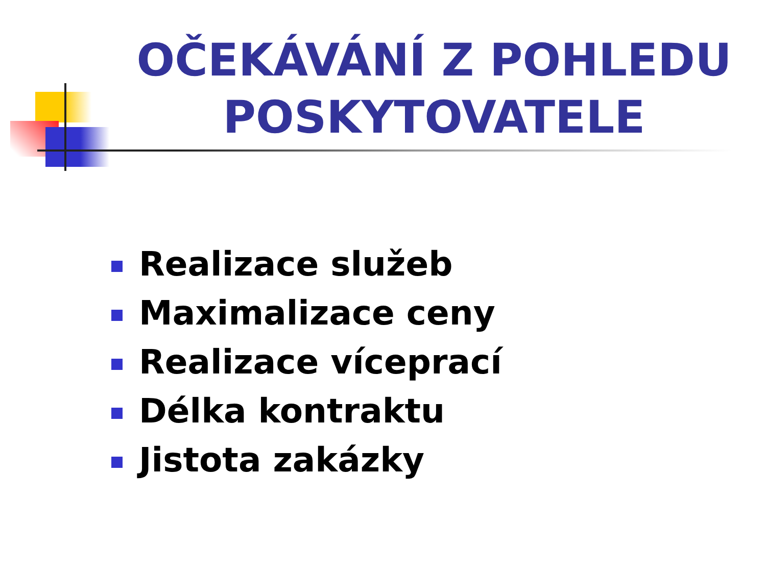OČEKÁVÁNÍ Z POHLEDU POSKYTOVATELE
Realizace služeb
Maximalizace ceny
Realizace víceprací
Délka kontraktu
Jistota zakázky